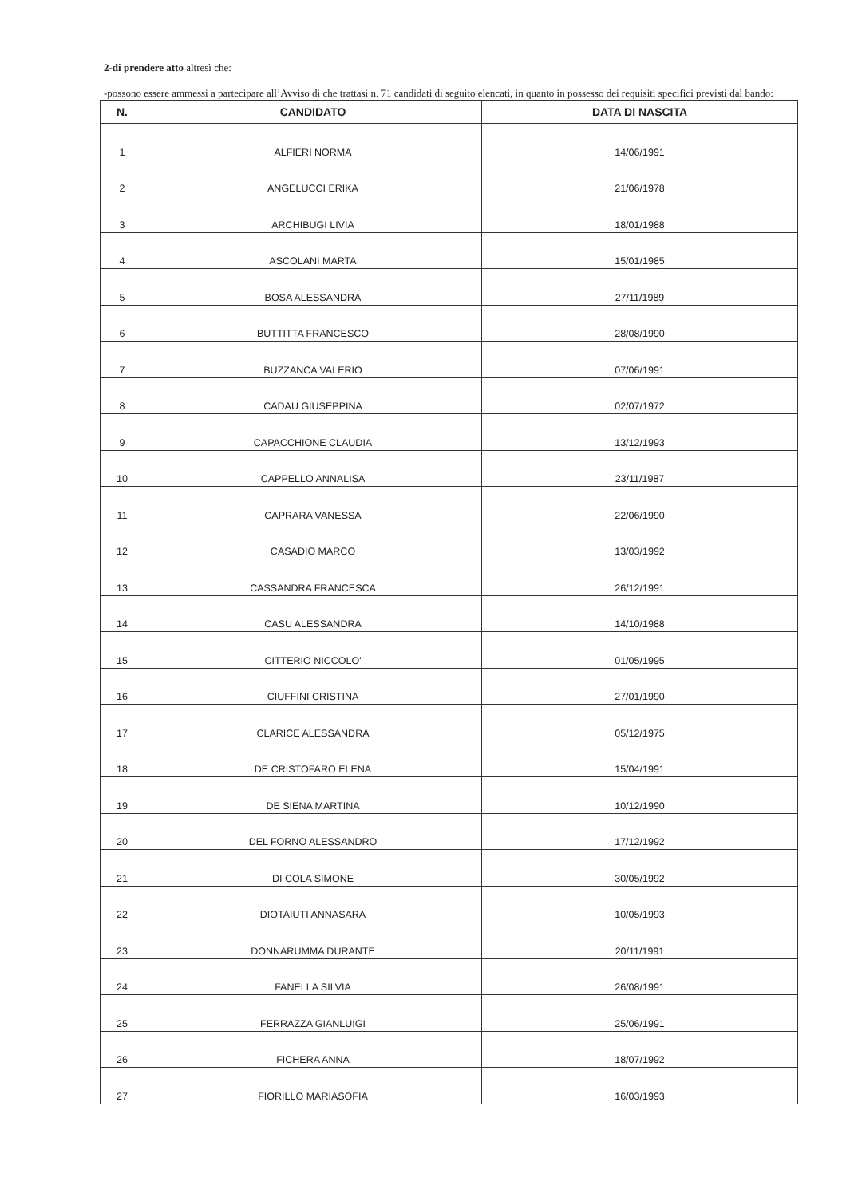2-di prendere atto altresì che:
-possono essere ammessi a partecipare all’Avviso di che trattasi n. 71 candidati di seguito elencati, in quanto in possesso dei requisiti specifici previsti dal bando:
| N. | CANDIDATO | DATA DI NASCITA |
| --- | --- | --- |
| 1 | ALFIERI NORMA | 14/06/1991 |
| 2 | ANGELUCCI ERIKA | 21/06/1978 |
| 3 | ARCHIBUGI LIVIA | 18/01/1988 |
| 4 | ASCOLANI MARTA | 15/01/1985 |
| 5 | BOSA ALESSANDRA | 27/11/1989 |
| 6 | BUTTITTA FRANCESCO | 28/08/1990 |
| 7 | BUZZANCA VALERIO | 07/06/1991 |
| 8 | CADAU GIUSEPPINA | 02/07/1972 |
| 9 | CAPACCHIONE CLAUDIA | 13/12/1993 |
| 10 | CAPPELLO ANNALISA | 23/11/1987 |
| 11 | CAPRARA VANESSA | 22/06/1990 |
| 12 | CASADIO MARCO | 13/03/1992 |
| 13 | CASSANDRA FRANCESCA | 26/12/1991 |
| 14 | CASU ALESSANDRA | 14/10/1988 |
| 15 | CITTERIO NICCOLO' | 01/05/1995 |
| 16 | CIUFFINI CRISTINA | 27/01/1990 |
| 17 | CLARICE ALESSANDRA | 05/12/1975 |
| 18 | DE CRISTOFARO ELENA | 15/04/1991 |
| 19 | DE SIENA MARTINA | 10/12/1990 |
| 20 | DEL FORNO ALESSANDRO | 17/12/1992 |
| 21 | DI COLA SIMONE | 30/05/1992 |
| 22 | DIOTAIUTI ANNASARA | 10/05/1993 |
| 23 | DONNARUMMA DURANTE | 20/11/1991 |
| 24 | FANELLA SILVIA | 26/08/1991 |
| 25 | FERRAZZA GIANLUIGI | 25/06/1991 |
| 26 | FICHERA ANNA | 18/07/1992 |
| 27 | FIORILLO MARIASOFIA | 16/03/1993 |